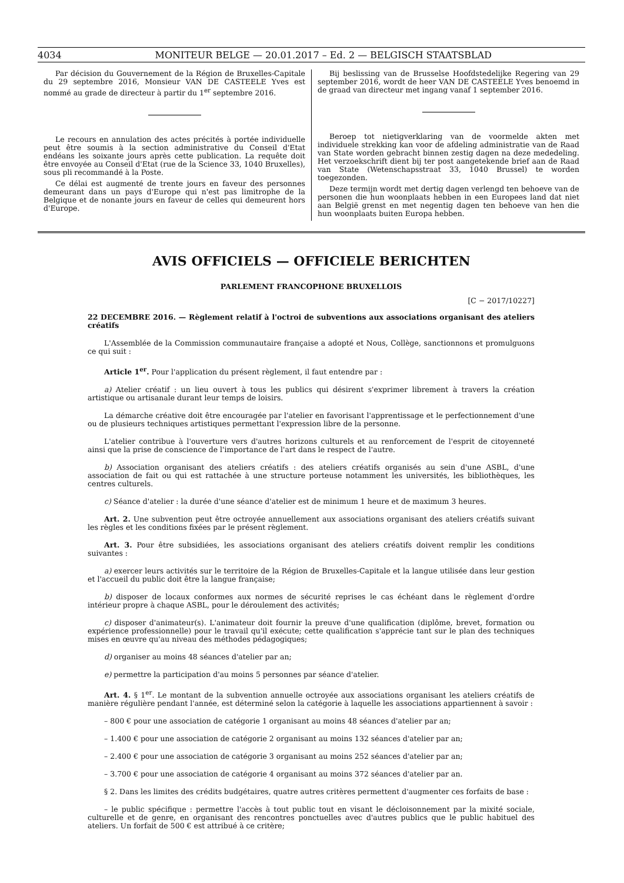4034 MONITEUR BELGE — 20.01.2017 – Ed. 2 — BELGISCH STAATSBLAD
Par décision du Gouvernement de la Région de Bruxelles-Capitale du 29 septembre 2016, Monsieur VAN DE CASTEELE Yves est nommé au grade de directeur à partir du 1<sup>er</sup> septembre 2016.
Le recours en annulation des actes précités à portée individuelle peut être soumis à la section administrative du Conseil d'Etat endéans les soixante jours après cette publication. La requête doit être envoyée au Conseil d'Etat (rue de la Science 33, 1040 Bruxelles), sous pli recommandé à la Poste.
Ce délai est augmenté de trente jours en faveur des personnes demeurant dans un pays d'Europe qui n'est pas limitrophe de la Belgique et de nonante jours en faveur de celles qui demeurent hors d'Europe.
Bij beslissing van de Brusselse Hoofdstedelijke Regering van 29 september 2016, wordt de heer VAN DE CASTEELE Yves benoemd in de graad van directeur met ingang vanaf 1 september 2016.
Beroep tot nietigverklaring van de voormelde akten met individuele strekking kan voor de afdeling administratie van de Raad van State worden gebracht binnen zestig dagen na deze mededeling. Het verzoekschrift dient bij ter post aangetekende brief aan de Raad van State (Wetenschapsstraat 33, 1040 Brussel) te worden toegezonden.
Deze termijn wordt met dertig dagen verlengd ten behoeve van de personen die hun woonplaats hebben in een Europees land dat niet aan België grenst en met negentig dagen ten behoeve van hen die hun woonplaats buiten Europa hebben.
AVIS OFFICIELS — OFFICIELE BERICHTEN
PARLEMENT FRANCOPHONE BRUXELLOIS
[C − 2017/10227]
22 DECEMBRE 2016. — Règlement relatif à l'octroi de subventions aux associations organisant des ateliers créatifs
L'Assemblée de la Commission communautaire française a adopté et Nous, Collège, sanctionnons et promulguons ce qui suit :
Article 1<sup>er</sup>. Pour l'application du présent règlement, il faut entendre par :
a) Atelier créatif : un lieu ouvert à tous les publics qui désirent s'exprimer librement à travers la création artistique ou artisanale durant leur temps de loisirs.
La démarche créative doit être encouragée par l'atelier en favorisant l'apprentissage et le perfectionnement d'une ou de plusieurs techniques artistiques permettant l'expression libre de la personne.
L'atelier contribue à l'ouverture vers d'autres horizons culturels et au renforcement de l'esprit de citoyenneté ainsi que la prise de conscience de l'importance de l'art dans le respect de l'autre.
b) Association organisant des ateliers créatifs : des ateliers créatifs organisés au sein d'une ASBL, d'une association de fait ou qui est rattachée à une structure porteuse notamment les universités, les bibliothèques, les centres culturels.
c) Séance d'atelier : la durée d'une séance d'atelier est de minimum 1 heure et de maximum 3 heures.
Art. 2. Une subvention peut être octroyée annuellement aux associations organisant des ateliers créatifs suivant les règles et les conditions fixées par le présent règlement.
Art. 3. Pour être subsidiées, les associations organisant des ateliers créatifs doivent remplir les conditions suivantes :
a) exercer leurs activités sur le territoire de la Région de Bruxelles-Capitale et la langue utilisée dans leur gestion et l'accueil du public doit être la langue française;
b) disposer de locaux conformes aux normes de sécurité reprises le cas échéant dans le règlement d'ordre intérieur propre à chaque ASBL, pour le déroulement des activités;
c) disposer d'animateur(s). L'animateur doit fournir la preuve d'une qualification (diplôme, brevet, formation ou expérience professionnelle) pour le travail qu'il exécute; cette qualification s'apprécie tant sur le plan des techniques mises en œuvre qu'au niveau des méthodes pédagogiques;
d) organiser au moins 48 séances d'atelier par an;
e) permettre la participation d'au moins 5 personnes par séance d'atelier.
Art. 4. § 1<sup>er</sup>. Le montant de la subvention annuelle octroyée aux associations organisant les ateliers créatifs de manière régulière pendant l'année, est déterminé selon la catégorie à laquelle les associations appartiennent à savoir :
– 800 € pour une association de catégorie 1 organisant au moins 48 séances d'atelier par an;
– 1.400 € pour une association de catégorie 2 organisant au moins 132 séances d'atelier par an;
– 2.400 € pour une association de catégorie 3 organisant au moins 252 séances d'atelier par an;
– 3.700 € pour une association de catégorie 4 organisant au moins 372 séances d'atelier par an.
§ 2. Dans les limites des crédits budgétaires, quatre autres critères permettent d'augmenter ces forfaits de base :
– le public spécifique : permettre l'accès à tout public tout en visant le décloisonnement par la mixité sociale, culturelle et de genre, en organisant des rencontres ponctuelles avec d'autres publics que le public habituel des ateliers. Un forfait de 500 € est attribué à ce critère;